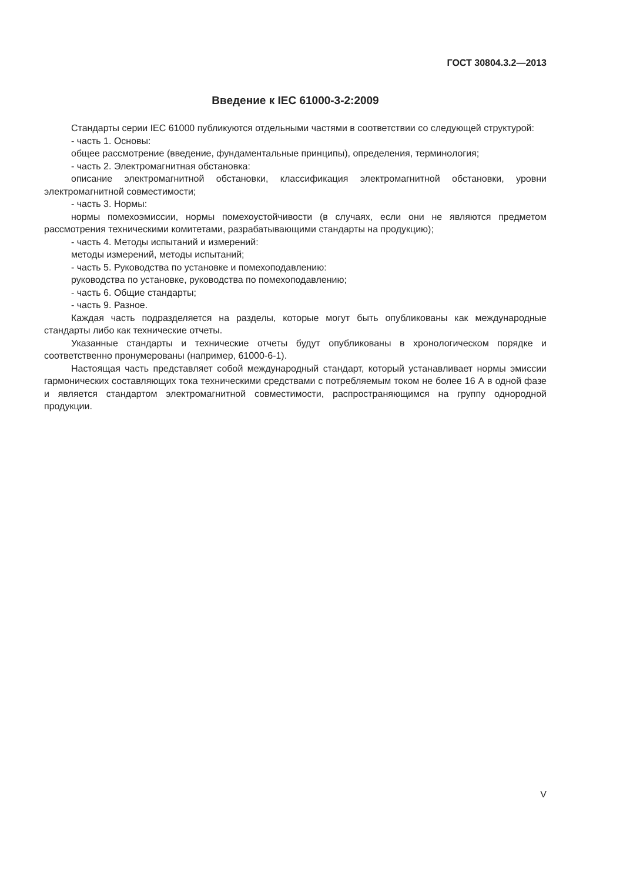ГОСТ 30804.3.2—2013
Введение к IEC 61000-3-2:2009
Стандарты серии IEC 61000 публикуются отдельными частями в соответствии со следующей структурой:
- часть 1. Основы:
общее рассмотрение (введение, фундаментальные принципы), определения, терминология;
- часть 2. Электромагнитная обстановка:
описание электромагнитной обстановки, классификация электромагнитной обстановки, уровни электромагнитной совместимости;
- часть 3. Нормы:
нормы помехоэмиссии, нормы помехоустойчивости (в случаях, если они не являются предметом рассмотрения техническими комитетами, разрабатывающими стандарты на продукцию);
- часть 4. Методы испытаний и измерений:
методы измерений, методы испытаний;
- часть 5. Руководства по установке и помехоподавлению:
руководства по установке, руководства по помехоподавлению;
- часть 6. Общие стандарты;
- часть 9. Разное.
Каждая часть подразделяется на разделы, которые могут быть опубликованы как международные стандарты либо как технические отчеты.
Указанные стандарты и технические отчеты будут опубликованы в хронологическом порядке и соответственно пронумерованы (например, 61000-6-1).
Настоящая часть представляет собой международный стандарт, который устанавливает нормы эмиссии гармонических составляющих тока техническими средствами с потребляемым током не более 16 А в одной фазе и является стандартом электромагнитной совместимости, распространяющимся на группу однородной продукции.
V